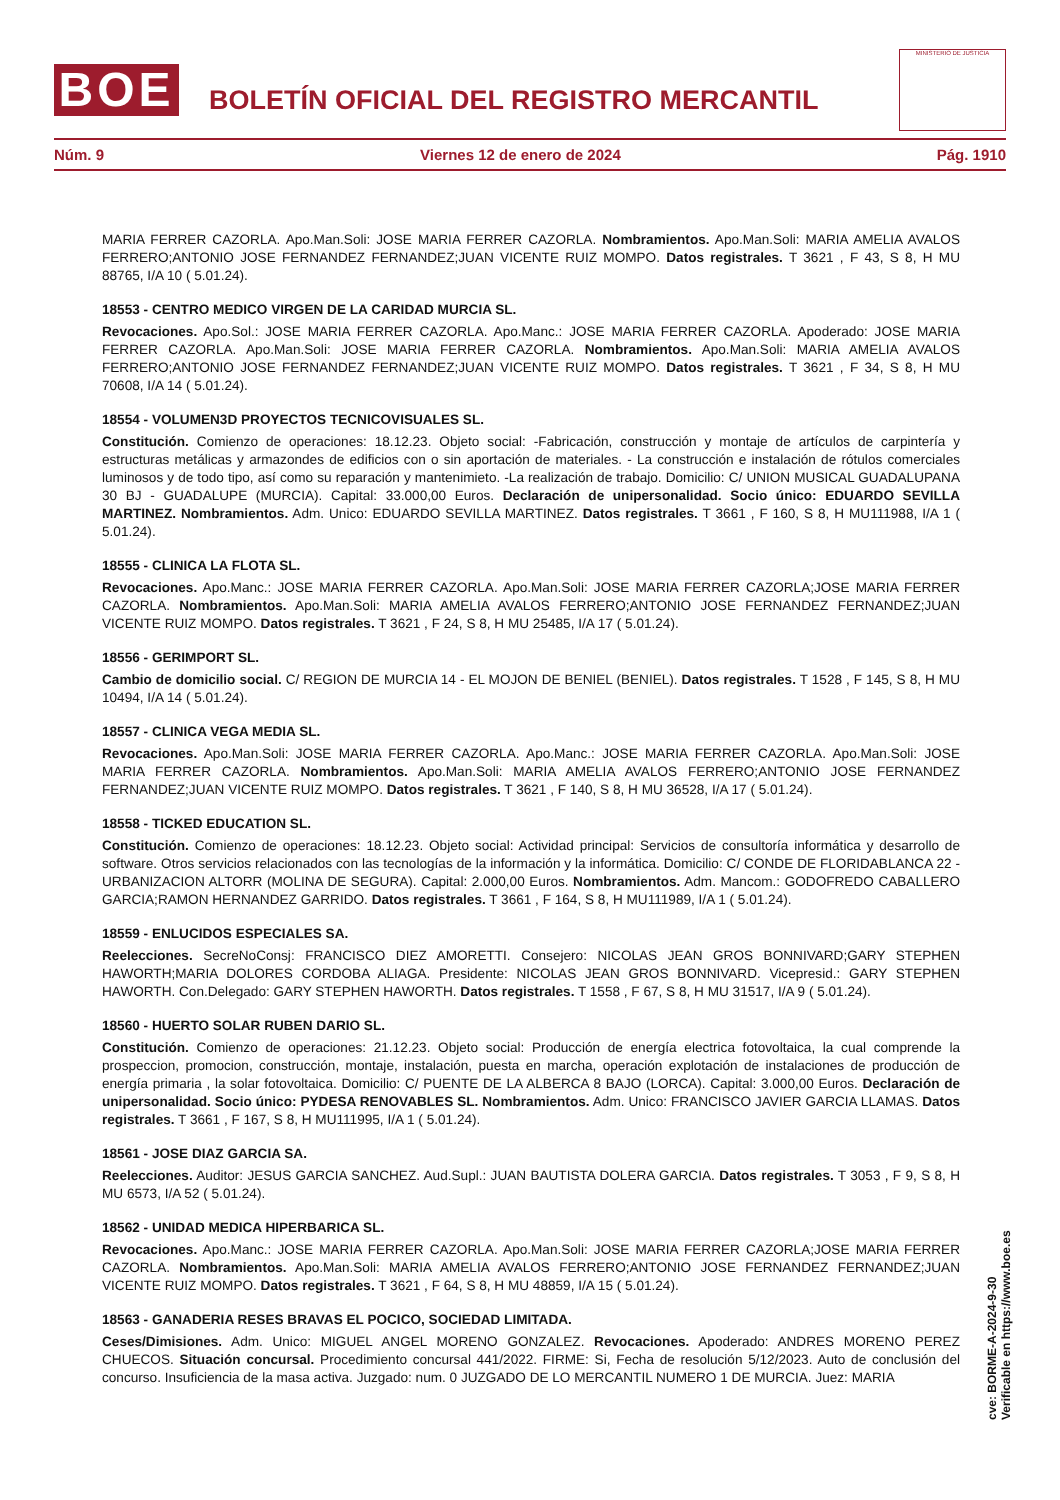BOE
BOLETÍN OFICIAL DEL REGISTRO MERCANTIL
MINISTERIO DE JUSTICIA
Núm. 9 Viernes 12 de enero de 2024 Pág. 1910
MARIA FERRER CAZORLA. Apo.Man.Soli: JOSE MARIA FERRER CAZORLA. Nombramientos. Apo.Man.Soli: MARIA AMELIA AVALOS FERRERO;ANTONIO JOSE FERNANDEZ FERNANDEZ;JUAN VICENTE RUIZ MOMPO. Datos registrales. T 3621 , F 43, S 8, H MU 88765, I/A 10 ( 5.01.24).
18553 - CENTRO MEDICO VIRGEN DE LA CARIDAD MURCIA SL.
Revocaciones. Apo.Sol.: JOSE MARIA FERRER CAZORLA. Apo.Manc.: JOSE MARIA FERRER CAZORLA. Apoderado: JOSE MARIA FERRER CAZORLA. Apo.Man.Soli: JOSE MARIA FERRER CAZORLA. Nombramientos. Apo.Man.Soli: MARIA AMELIA AVALOS FERRERO;ANTONIO JOSE FERNANDEZ FERNANDEZ;JUAN VICENTE RUIZ MOMPO. Datos registrales. T 3621 , F 34, S 8, H MU 70608, I/A 14 ( 5.01.24).
18554 - VOLUMEN3D PROYECTOS TECNICOVISUALES SL.
Constitución. Comienzo de operaciones: 18.12.23. Objeto social: -Fabricación, construcción y montaje de artículos de carpintería y estructuras metálicas y armazondes de edificios con o sin aportación de materiales. - La construcción e instalación de rótulos comerciales luminosos y de todo tipo, así como su reparación y mantenimieto. -La realización de trabajo. Domicilio: C/ UNION MUSICAL GUADALUPANA 30 BJ - GUADALUPE (MURCIA). Capital: 33.000,00 Euros. Declaración de unipersonalidad. Socio único: EDUARDO SEVILLA MARTINEZ. Nombramientos. Adm. Unico: EDUARDO SEVILLA MARTINEZ. Datos registrales. T 3661 , F 160, S 8, H MU111988, I/A 1 ( 5.01.24).
18555 - CLINICA LA FLOTA SL.
Revocaciones. Apo.Manc.: JOSE MARIA FERRER CAZORLA. Apo.Man.Soli: JOSE MARIA FERRER CAZORLA;JOSE MARIA FERRER CAZORLA. Nombramientos. Apo.Man.Soli: MARIA AMELIA AVALOS FERRERO;ANTONIO JOSE FERNANDEZ FERNANDEZ;JUAN VICENTE RUIZ MOMPO. Datos registrales. T 3621 , F 24, S 8, H MU 25485, I/A 17 ( 5.01.24).
18556 - GERIMPORT SL.
Cambio de domicilio social. C/ REGION DE MURCIA 14 - EL MOJON DE BENIEL (BENIEL). Datos registrales. T 1528 , F 145, S 8, H MU 10494, I/A 14 ( 5.01.24).
18557 - CLINICA VEGA MEDIA SL.
Revocaciones. Apo.Man.Soli: JOSE MARIA FERRER CAZORLA. Apo.Manc.: JOSE MARIA FERRER CAZORLA. Apo.Man.Soli: JOSE MARIA FERRER CAZORLA. Nombramientos. Apo.Man.Soli: MARIA AMELIA AVALOS FERRERO;ANTONIO JOSE FERNANDEZ FERNANDEZ;JUAN VICENTE RUIZ MOMPO. Datos registrales. T 3621 , F 140, S 8, H MU 36528, I/A 17 ( 5.01.24).
18558 - TICKED EDUCATION SL.
Constitución. Comienzo de operaciones: 18.12.23. Objeto social: Actividad principal: Servicios de consultoría informática y desarrollo de software. Otros servicios relacionados con las tecnologías de la información y la informática. Domicilio: C/ CONDE DE FLORIDABLANCA 22 - URBANIZACION ALTORR (MOLINA DE SEGURA). Capital: 2.000,00 Euros. Nombramientos. Adm. Mancom.: GODOFREDO CABALLERO GARCIA;RAMON HERNANDEZ GARRIDO. Datos registrales. T 3661 , F 164, S 8, H MU111989, I/A 1 ( 5.01.24).
18559 - ENLUCIDOS ESPECIALES SA.
Reelecciones. SecreNoConsj: FRANCISCO DIEZ AMORETTI. Consejero: NICOLAS JEAN GROS BONNIVARD;GARY STEPHEN HAWORTH;MARIA DOLORES CORDOBA ALIAGA. Presidente: NICOLAS JEAN GROS BONNIVARD. Vicepresid.: GARY STEPHEN HAWORTH. Con.Delegado: GARY STEPHEN HAWORTH. Datos registrales. T 1558 , F 67, S 8, H MU 31517, I/A 9 ( 5.01.24).
18560 - HUERTO SOLAR RUBEN DARIO SL.
Constitución. Comienzo de operaciones: 21.12.23. Objeto social: Producción de energía electrica fotovoltaica, la cual comprende la prospeccion, promocion, construcción, montaje, instalación, puesta en marcha, operación explotación de instalaciones de producción de energía primaria , la solar fotovoltaica. Domicilio: C/ PUENTE DE LA ALBERCA 8 BAJO (LORCA). Capital: 3.000,00 Euros. Declaración de unipersonalidad. Socio único: PYDESA RENOVABLES SL. Nombramientos. Adm. Unico: FRANCISCO JAVIER GARCIA LLAMAS. Datos registrales. T 3661 , F 167, S 8, H MU111995, I/A 1 ( 5.01.24).
18561 - JOSE DIAZ GARCIA SA.
Reelecciones. Auditor: JESUS GARCIA SANCHEZ. Aud.Supl.: JUAN BAUTISTA DOLERA GARCIA. Datos registrales. T 3053 , F 9, S 8, H MU 6573, I/A 52 ( 5.01.24).
18562 - UNIDAD MEDICA HIPERBARICA SL.
Revocaciones. Apo.Manc.: JOSE MARIA FERRER CAZORLA. Apo.Man.Soli: JOSE MARIA FERRER CAZORLA;JOSE MARIA FERRER CAZORLA. Nombramientos. Apo.Man.Soli: MARIA AMELIA AVALOS FERRERO;ANTONIO JOSE FERNANDEZ FERNANDEZ;JUAN VICENTE RUIZ MOMPO. Datos registrales. T 3621 , F 64, S 8, H MU 48859, I/A 15 ( 5.01.24).
18563 - GANADERIA RESES BRAVAS EL POCICO, SOCIEDAD LIMITADA.
Ceses/Dimisiones. Adm. Unico: MIGUEL ANGEL MORENO GONZALEZ. Revocaciones. Apoderado: ANDRES MORENO PEREZ CHUECOS. Situación concursal. Procedimiento concursal 441/2022. FIRME: Si, Fecha de resolución 5/12/2023. Auto de conclusión del concurso. Insuficiencia de la masa activa. Juzgado: num. 0 JUZGADO DE LO MERCANTIL NUMERO 1 DE MURCIA. Juez: MARIA
cve: BORME-A-2024-9-30
Verificable en https://www.boe.es